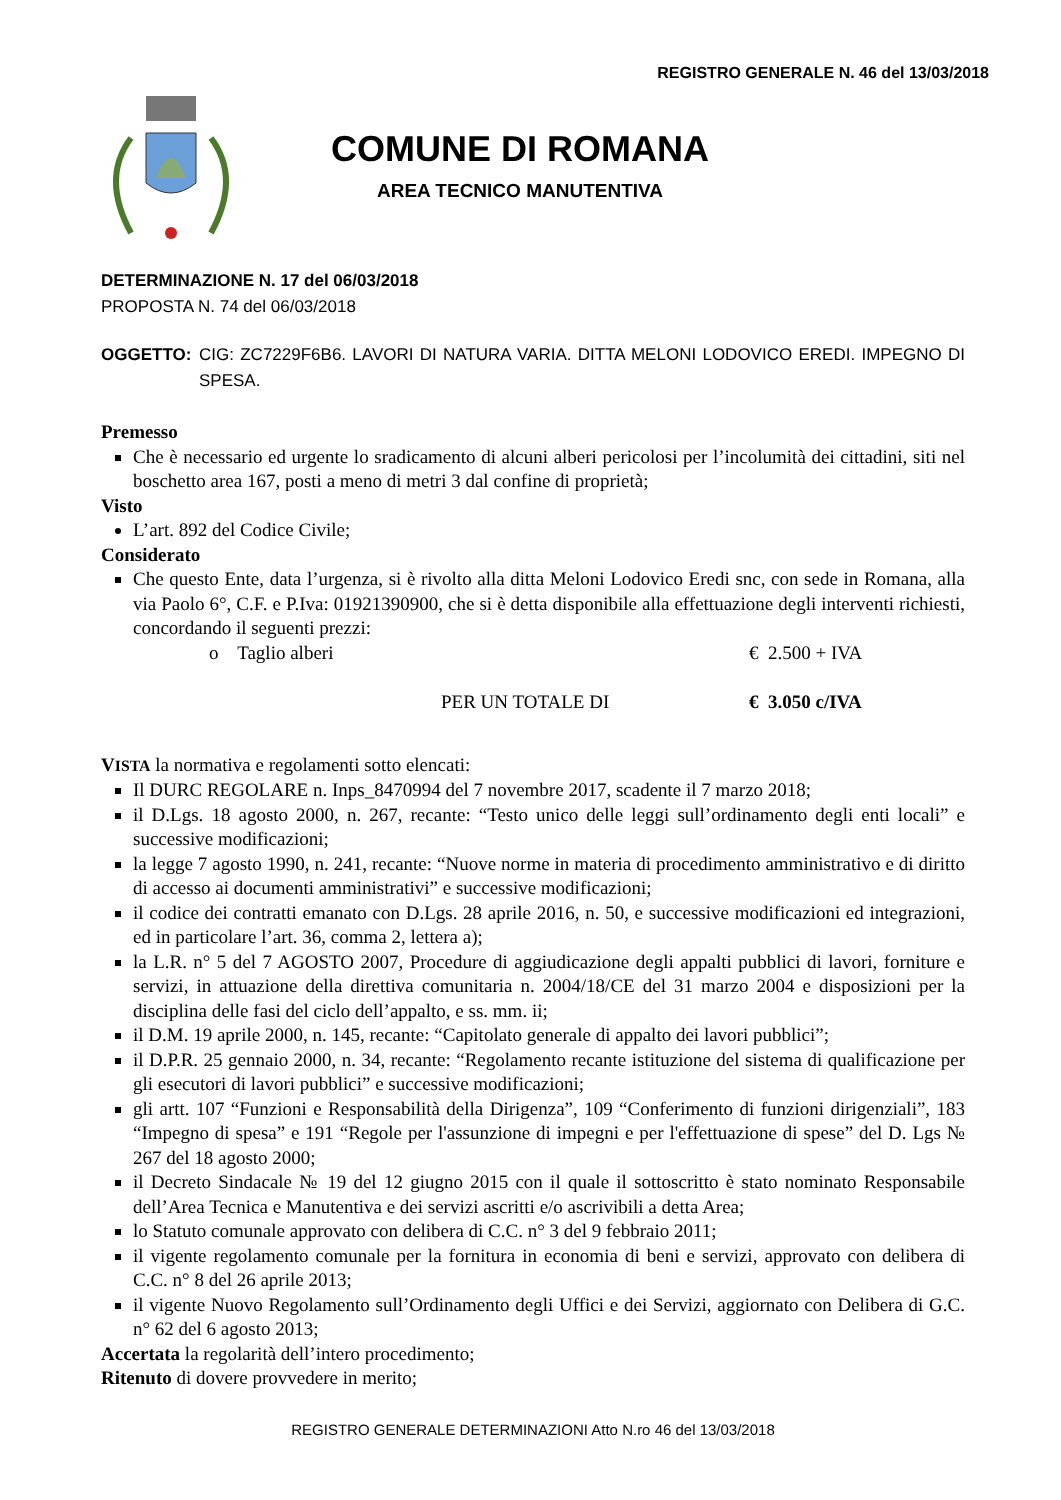REGISTRO GENERALE N. 46 del 13/03/2018
COMUNE DI ROMANA
AREA TECNICO MANUTENTIVA
DETERMINAZIONE N. 17 del 06/03/2018
PROPOSTA N. 74 del 06/03/2018
OGGETTO: CIG: ZC7229F6B6. LAVORI DI NATURA VARIA. DITTA MELONI LODOVICO EREDI. IMPEGNO DI SPESA.
Premesso
Che è necessario ed urgente lo sradicamento di alcuni alberi pericolosi per l’incolumità dei cittadini, siti nel boschetto area 167, posti a meno di metri 3 dal confine di proprietà;
Visto
L’art. 892 del Codice Civile;
Considerato
Che questo Ente, data l’urgenza, si è rivolto alla ditta Meloni Lodovico Eredi snc, con sede in Romana, alla via Paolo 6°, C.F. e P.Iva: 01921390900, che si è detta disponibile alla effettuazione degli interventi richiesti, concordando il seguenti prezzi:
o Taglio alberi € 2.500 + IVA
PER UN TOTALE DI € 3.050 c/IVA
VISTA la normativa e regolamenti sotto elencati:
Il DURC REGOLARE n. Inps_8470994 del 7 novembre 2017, scadente il 7 marzo 2018;
il D.Lgs. 18 agosto 2000, n. 267, recante: “Testo unico delle leggi sull’ordinamento degli enti locali” e successive modificazioni;
la legge 7 agosto 1990, n. 241, recante: “Nuove norme in materia di procedimento amministrativo e di diritto di accesso ai documenti amministrativi” e successive modificazioni;
il codice dei contratti emanato con D.Lgs. 28 aprile 2016, n. 50, e successive modificazioni ed integrazioni, ed in particolare l’art. 36, comma 2, lettera a);
la L.R. n° 5 del 7 AGOSTO 2007, Procedure di aggiudicazione degli appalti pubblici di lavori, forniture e servizi, in attuazione della direttiva comunitaria n. 2004/18/CE del 31 marzo 2004 e disposizioni per la disciplina delle fasi del ciclo dell’appalto, e ss. mm. ii;
il D.M. 19 aprile 2000, n. 145, recante: “Capitolato generale di appalto dei lavori pubblici”;
il D.P.R. 25 gennaio 2000, n. 34, recante: “Regolamento recante istituzione del sistema di qualificazione per gli esecutori di lavori pubblici” e successive modificazioni;
gli artt. 107 “Funzioni e Responsabilità della Dirigenza”, 109 “Conferimento di funzioni dirigenziali”, 183 “Impegno di spesa” e 191 “Regole per l'assunzione di impegni e per l'effettuazione di spese” del D. Lgs № 267 del 18 agosto 2000;
il Decreto Sindacale № 19 del 12 giugno 2015 con il quale il sottoscritto è stato nominato Responsabile dell’Area Tecnica e Manutentiva e dei servizi ascritti e/o ascrivibili a detta Area;
lo Statuto comunale approvato con delibera di C.C. n° 3 del 9 febbraio 2011;
il vigente regolamento comunale per la fornitura in economia di beni e servizi, approvato con delibera di C.C. n° 8 del 26 aprile 2013;
il vigente Nuovo Regolamento sull’Ordinamento degli Uffici e dei Servizi, aggiornato con Delibera di G.C. n° 62 del 6 agosto 2013;
Accertata la regolarità dell’intero procedimento;
Ritenuto di dovere provvedere in merito;
REGISTRO GENERALE DETERMINAZIONI Atto N.ro 46 del 13/03/2018